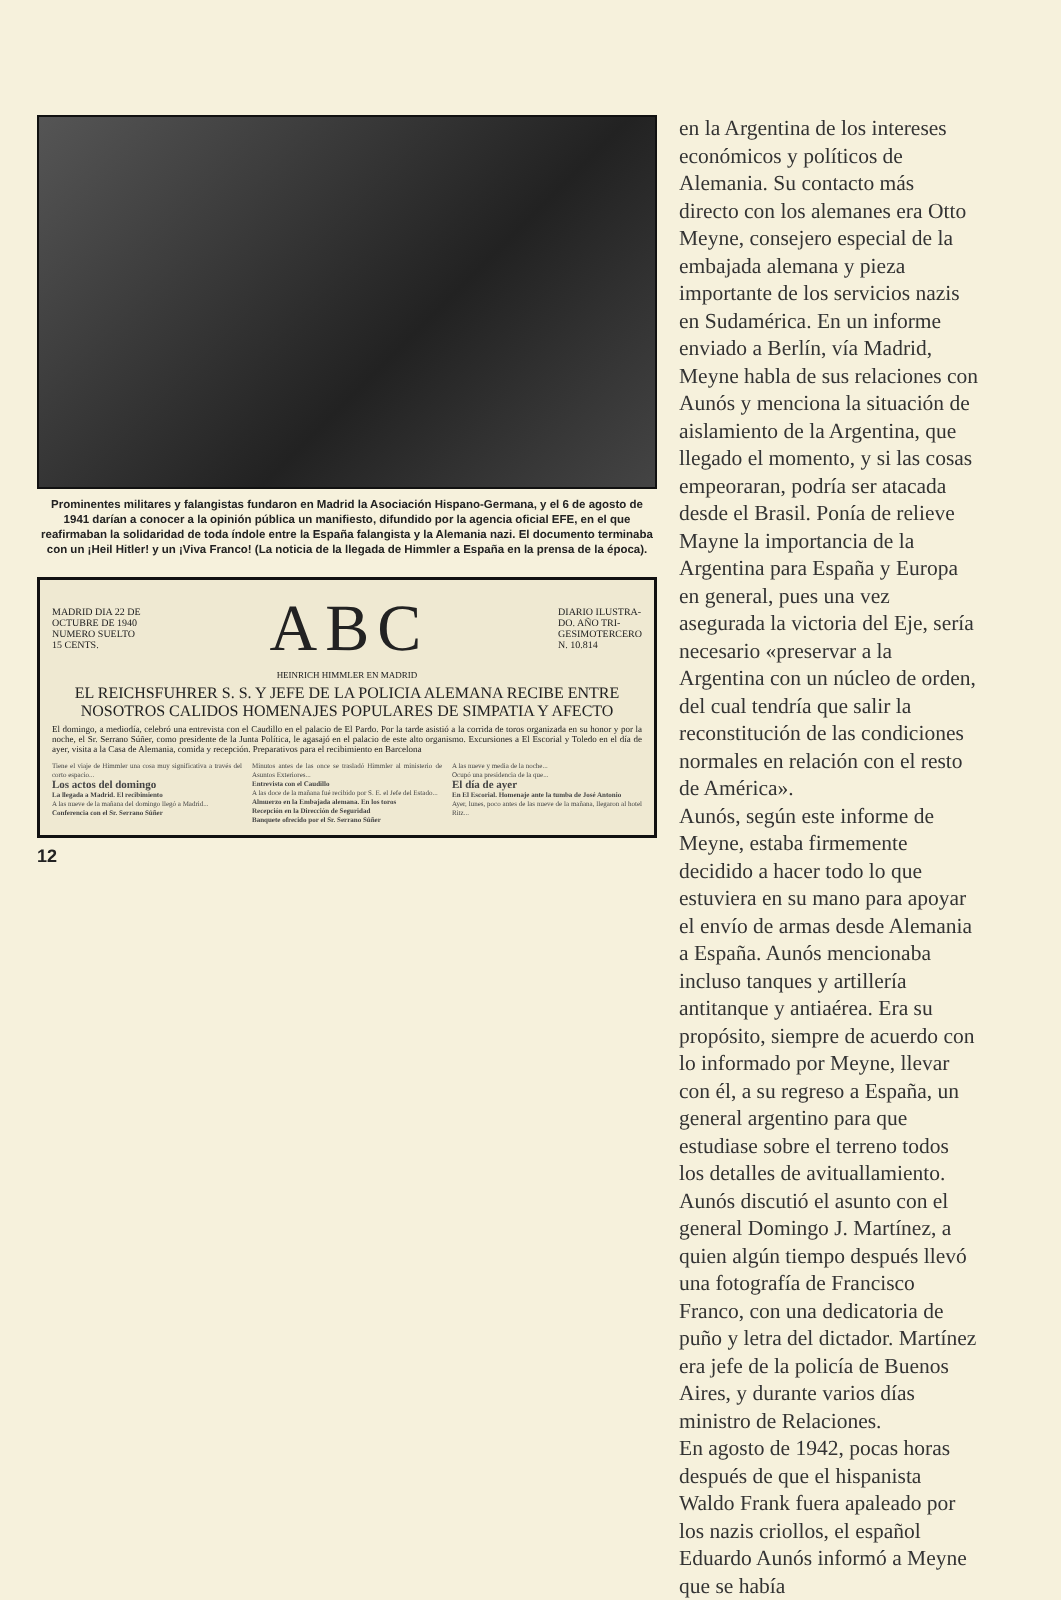Prominentes militares y falangistas fundaron en Madrid la Asociación Hispano-Germana, y el 6 de agosto de 1941 darían a conocer a la opinión pública un manifiesto, difundido por la agencia oficial EFE, en el que reafirmaban la solidaridad de toda índole entre la España falangista y la Alemania nazi. El documento terminaba con un ¡Heil Hitler! y un ¡Viva Franco! (La noticia de la llegada de Himmler a España en la prensa de la época).
MADRID DIA 22 DE
OCTUBRE DE 1940
NUMERO SUELTO
15 CENTS.
ABC
DIARIO ILUSTRA-
DO. AÑO TRI-
GESIMOTERCERO
N. 10.814
HEINRICH HIMMLER EN MADRID
EL REICHSFUHRER S. S. Y JEFE DE LA POLICIA ALEMANA RECIBE ENTRE NOSOTROS CALIDOS HOMENAJES POPULARES DE SIMPATIA Y AFECTO
El domingo, a mediodía, celebró una entrevista con el Caudillo en el palacio de El Pardo. Por la tarde asistió a la corrida de toros organizada en su honor y por la noche, el Sr. Serrano Súñer, como presidente de la Junta Política, le agasajó en el palacio de este alto organismo. Excursiones a El Escorial y Toledo en el día de ayer, visita a la Casa de Alemania, comida y recepción. Preparativos para el recibimiento en Barcelona
Tiene el viaje de Himmler una cosa muy significativa a través del corto espacio...
Los actos del domingo
La llegada a Madrid. El recibimiento
A las nueve de la mañana del domingo llegó a Madrid...
Conferencia con el Sr. Serrano Súñer
Minutos antes de las once se trasladó Himmler al ministerio de Asuntos Exteriores...
Entrevista con el Caudillo
A las doce de la mañana fué recibido por S. E. el Jefe del Estado...
Almuerzo en la Embajada alemana. En los toros
Recepción en la Dirección de Seguridad
Banquete ofrecido por el Sr. Serrano Súñer
A las nueve y media de la noche...
Ocupó una presidencia de la que...
El día de ayer
En El Escorial. Homenaje ante la tumba de José Antonio
Ayer, lunes, poco antes de las nueve de la mañana, llegaron al hotel Ritz...
12
en la Argentina de los intereses económicos y políticos de Alemania. Su contacto más directo con los alemanes era Otto Meyne, consejero especial de la embajada alemana y pieza importante de los servicios nazis en Sudamérica. En un informe enviado a Berlín, vía Madrid, Meyne habla de sus relaciones con Aunós y menciona la situación de aislamiento de la Argentina, que llegado el momento, y si las cosas empeoraran, podría ser atacada desde el Brasil. Ponía de relieve Mayne la importancia de la Argentina para España y Europa en general, pues una vez asegurada la victoria del Eje, sería necesario «preservar a la Argentina con un núcleo de orden, del cual tendría que salir la reconstitución de las condiciones normales en relación con el resto de América».
Aunós, según este informe de Meyne, estaba firmemente decidido a hacer todo lo que estuviera en su mano para apoyar el envío de armas desde Alemania a España. Aunós mencionaba incluso tanques y artillería antitanque y antiaérea. Era su propósito, siempre de acuerdo con lo informado por Meyne, llevar con él, a su regreso a España, un general argentino para que estudiase sobre el terreno todos los detalles de avituallamiento. Aunós discutió el asunto con el general Domingo J. Martínez, a quien algún tiempo después llevó una fotografía de Francisco Franco, con una dedicatoria de puño y letra del dictador. Martínez era jefe de la policía de Buenos Aires, y durante varios días ministro de Relaciones.
En agosto de 1942, pocas horas después de que el hispanista Waldo Frank fuera apaleado por los nazis criollos, el español Eduardo Aunós informó a Meyne que se había